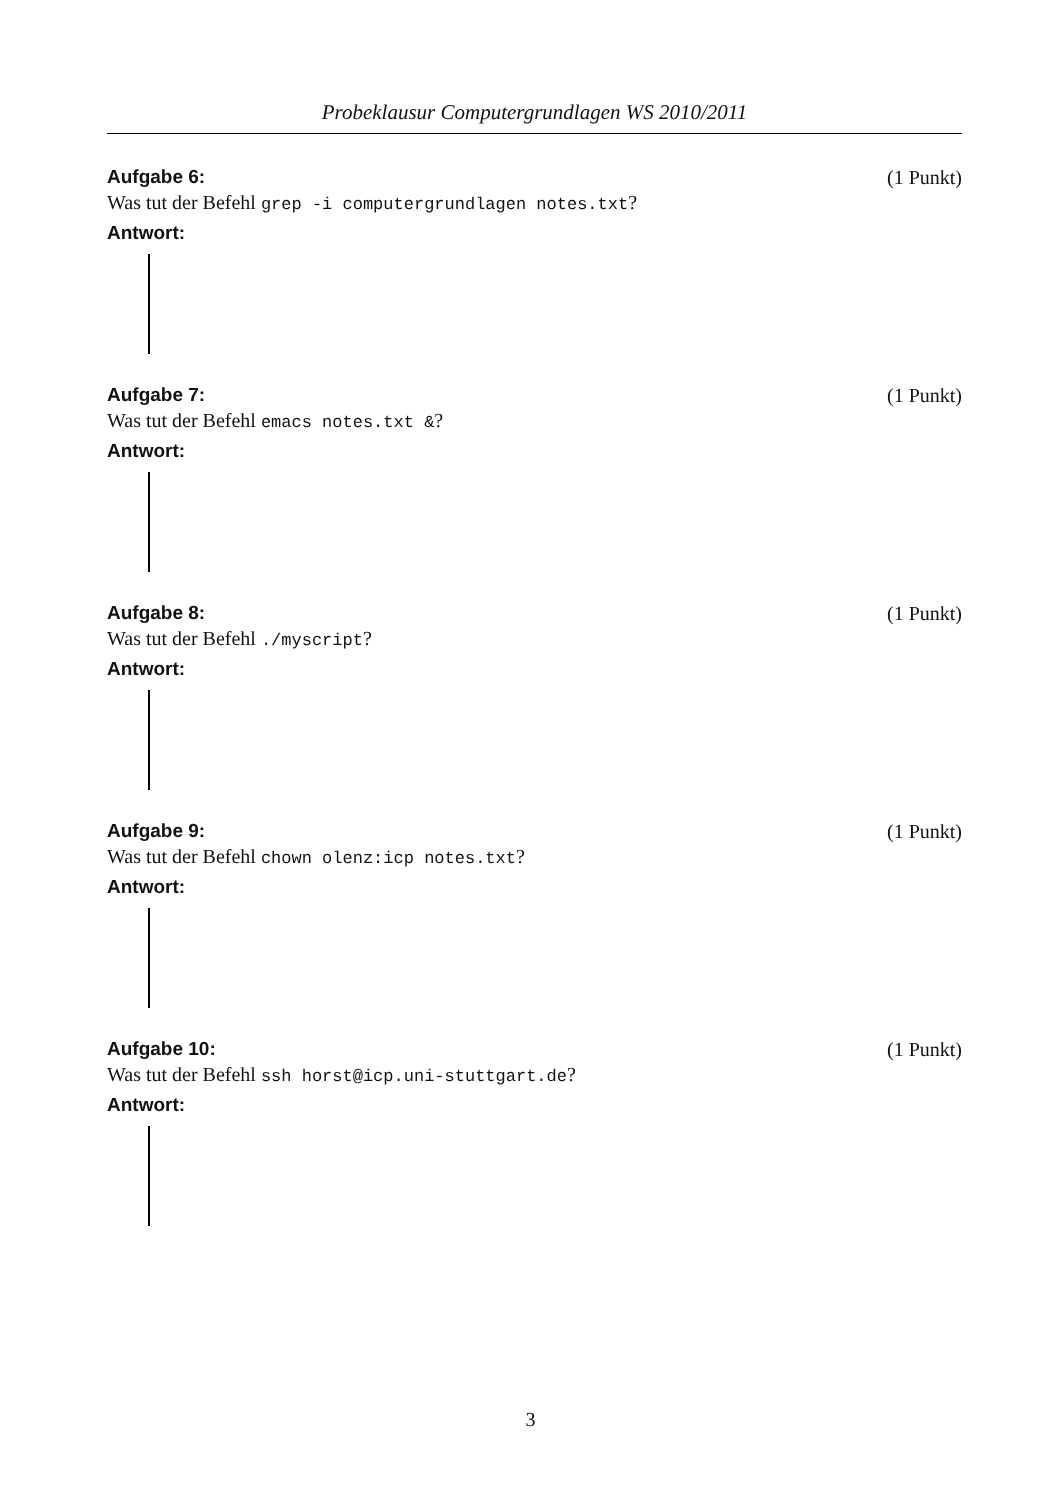Probeklausur Computergrundlagen WS 2010/2011
Aufgabe 6: (1 Punkt)
Was tut der Befehl grep -i computergrundlagen notes.txt?
Antwort:
Aufgabe 7: (1 Punkt)
Was tut der Befehl emacs notes.txt &?
Antwort:
Aufgabe 8: (1 Punkt)
Was tut der Befehl ./myscript?
Antwort:
Aufgabe 9: (1 Punkt)
Was tut der Befehl chown olenz:icp notes.txt?
Antwort:
Aufgabe 10: (1 Punkt)
Was tut der Befehl ssh horst@icp.uni-stuttgart.de?
Antwort:
3